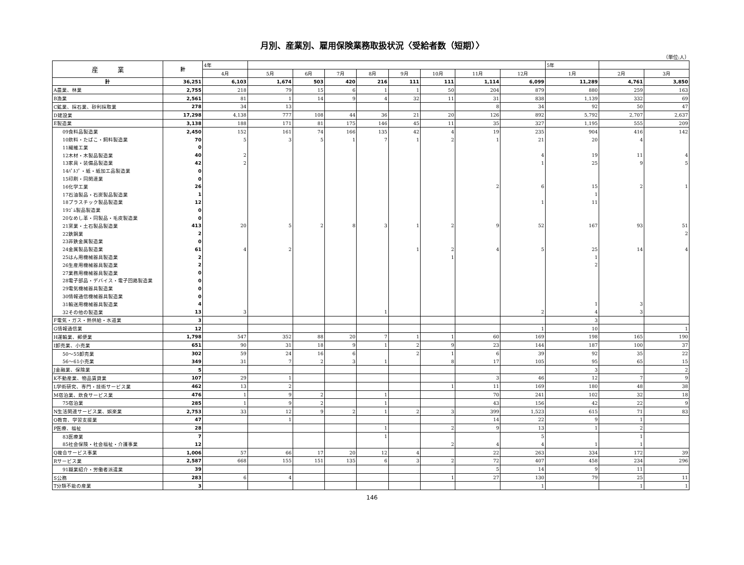月別、産業別、雇用保険業務取扱状況〈受給者数（短期）〉
（単位:人）
| 産 業 | 計 | 4年 | | | | | | | | | 5年 | | |
| --- | --- | --- | --- | --- | --- | --- | --- | --- | --- | --- | --- | --- | --- |
| | | 4月 | 5月 | 6月 | 7月 | 8月 | 9月 | 10月 | 11月 | 12月 | 1月 | 2月 | 3月 |
| 計 | 36,251 | 6,103 | 1,674 | 503 | 420 | 216 | 111 | 111 | 1,114 | 6,099 | 11,289 | 4,761 | 3,850 |
| A農業、林業 | 2,755 | 218 | 79 | 15 | 6 | 1 | 1 | 50 | 204 | 879 | 880 | 259 | 163 |
| B漁業 | 2,561 | 81 | 1 | 14 | 9 | 4 | 32 | 11 | 31 | 838 | 1,139 | 332 | 69 |
| C鉱業、採石業、砂利採取業 | 278 | 34 | 13 | | | | | | 8 | 34 | 92 | 50 | 47 |
| D建設業 | 17,298 | 4,138 | 777 | 108 | 44 | 36 | 21 | 20 | 126 | 892 | 5,792 | 2,707 | 2,637 |
| E製造業 | 3,138 | 188 | 171 | 81 | 175 | 146 | 45 | 11 | 35 | 327 | 1,195 | 555 | 209 |
| 09食料品製造業 | 2,450 | 152 | 161 | 74 | 166 | 135 | 42 | 4 | 19 | 235 | 904 | 416 | 142 |
| 10飲料・たばこ・飼料製造業 | 70 | 5 | 3 | 5 | 1 | 7 | 1 | 2 | 1 | 21 | 20 | 4 | |
| 11繊維工業 | 0 | | | | | | | | | | | | |
| 12木材・木製品製造業 | 40 | 2 | | | | | | | | 4 | 19 | 11 | 4 |
| 13家具・装備品製造業 | 42 | 2 | | | | | | | | 1 | 25 | 9 | 5 |
| 14ﾊﾟﾙﾌﾟ・紙・紙加工品製造業 | 0 | | | | | | | | | | | | |
| 15印刷・同関連業 | 0 | | | | | | | | | | | | |
| 16化学工業 | 26 | | | | | | | | 2 | 6 | 15 | 2 | 1 |
| 17石油製品・石炭製品製造業 | 1 | | | | | | | | | | 1 | | |
| 18プラスチック製品製造業 | 12 | | | | | | | | | 1 | 11 | | |
| 19ｺﾞﾑ製品製造業 | 0 | | | | | | | | | | | | |
| 20なめし革・同製品・毛皮製造業 | 0 | | | | | | | | | | | | |
| 21窯業・土石製品製造業 | 413 | 20 | 5 | 2 | 8 | 3 | 1 | 2 | 9 | 52 | 167 | 93 | 51 |
| 22鉄鋼業 | 2 | | | | | | | | | | | | 2 |
| 23非鉄金属製造業 | 0 | | | | | | | | | | | | |
| 24金属製品製造業 | 61 | 4 | 2 | | | | 1 | 2 | 4 | 5 | 25 | 14 | 4 |
| 25はん用機械器具製造業 | 2 | | | | | | | 1 | | | 1 | | |
| 26生産用機械器具製造業 | 2 | | | | | | | | | | 2 | | |
| 27業務用機械器具製造業 | 0 | | | | | | | | | | | | |
| 28電子部品・デバイス・電子回路製造業 | 0 | | | | | | | | | | | | |
| 29電気機械器具製造業 | 0 | | | | | | | | | | | | |
| 30情報通信機械器具製造業 | 0 | | | | | | | | | | | | |
| 31輸送用機械器具製造業 | 4 | | | | | | | | | | 1 | 3 | |
| 32その他の製造業 | 13 | 3 | | | | 1 | | | | 2 | 4 | 3 | |
| F電気・ガス・熱供給・水道業 | 3 | | | | | | | | | | 3 | | |
| G情報通信業 | 12 | | | | | | | | | 1 | 10 | | 1 |
| H運輸業、郵便業 | 1,798 | 547 | 352 | 88 | 20 | 7 | 1 | 1 | 60 | 169 | 198 | 165 | 190 |
| I卸売業、小売業 | 651 | 90 | 31 | 18 | 9 | 1 | 2 | 9 | 23 | 144 | 187 | 100 | 37 |
| 50～55卸売業 | 302 | 59 | 24 | 16 | 6 | | 2 | 1 | 6 | 39 | 92 | 35 | 22 |
| 56～61小売業 | 349 | 31 | 7 | 2 | 3 | 1 | | 8 | 17 | 105 | 95 | 65 | 15 |
| J金融業、保険業 | 5 | | | | | | | | | | 3 | | 2 |
| K不動産業、物品賃貸業 | 107 | 29 | 1 | | | | | | 3 | 46 | 12 | 7 | 9 |
| L学術研究、専門・技術サービス業 | 462 | 13 | 2 | | | | | 1 | 11 | 169 | 180 | 48 | 38 |
| M宿泊業、飲食サービス業 | 476 | 1 | 9 | 2 | | 1 | | | 70 | 241 | 102 | 32 | 18 |
| 75宿泊業 | 285 | 1 | 9 | 2 | | 1 | | | 43 | 156 | 42 | 22 | 9 |
| N生活関連サービス業、娯楽業 | 2,753 | 33 | 12 | 9 | 2 | 1 | 2 | 3 | 399 | 1,523 | 615 | 71 | 83 |
| O教育、学習支援業 | 47 | | 1 | | | | | | 14 | 22 | 9 | 1 | |
| P医療、福祉 | 28 | | | | | 1 | | 2 | 9 | 13 | 1 | 2 | |
| 83医療業 | 7 | | | | | 1 | | | | 5 | | 1 | |
| 85社会保険・社会福祉・介護事業 | 12 | | | | | | | 2 | 4 | 4 | 1 | 1 | |
| Q複合サービス事業 | 1,006 | 57 | 66 | 17 | 20 | 12 | 4 | | 22 | 263 | 334 | 172 | 39 |
| Rサービス業 | 2,587 | 668 | 155 | 151 | 135 | 6 | 3 | 2 | 72 | 407 | 458 | 234 | 296 |
| 91職業紹介・労働者派遣業 | 39 | | | | | | | | 5 | 14 | 9 | 11 | |
| S公務 | 283 | 6 | 4 | | | | | 1 | 27 | 130 | 79 | 25 | 11 |
| T分類不能の産業 | 3 | | | | | | | | | 1 | | 1 | 1 |
146